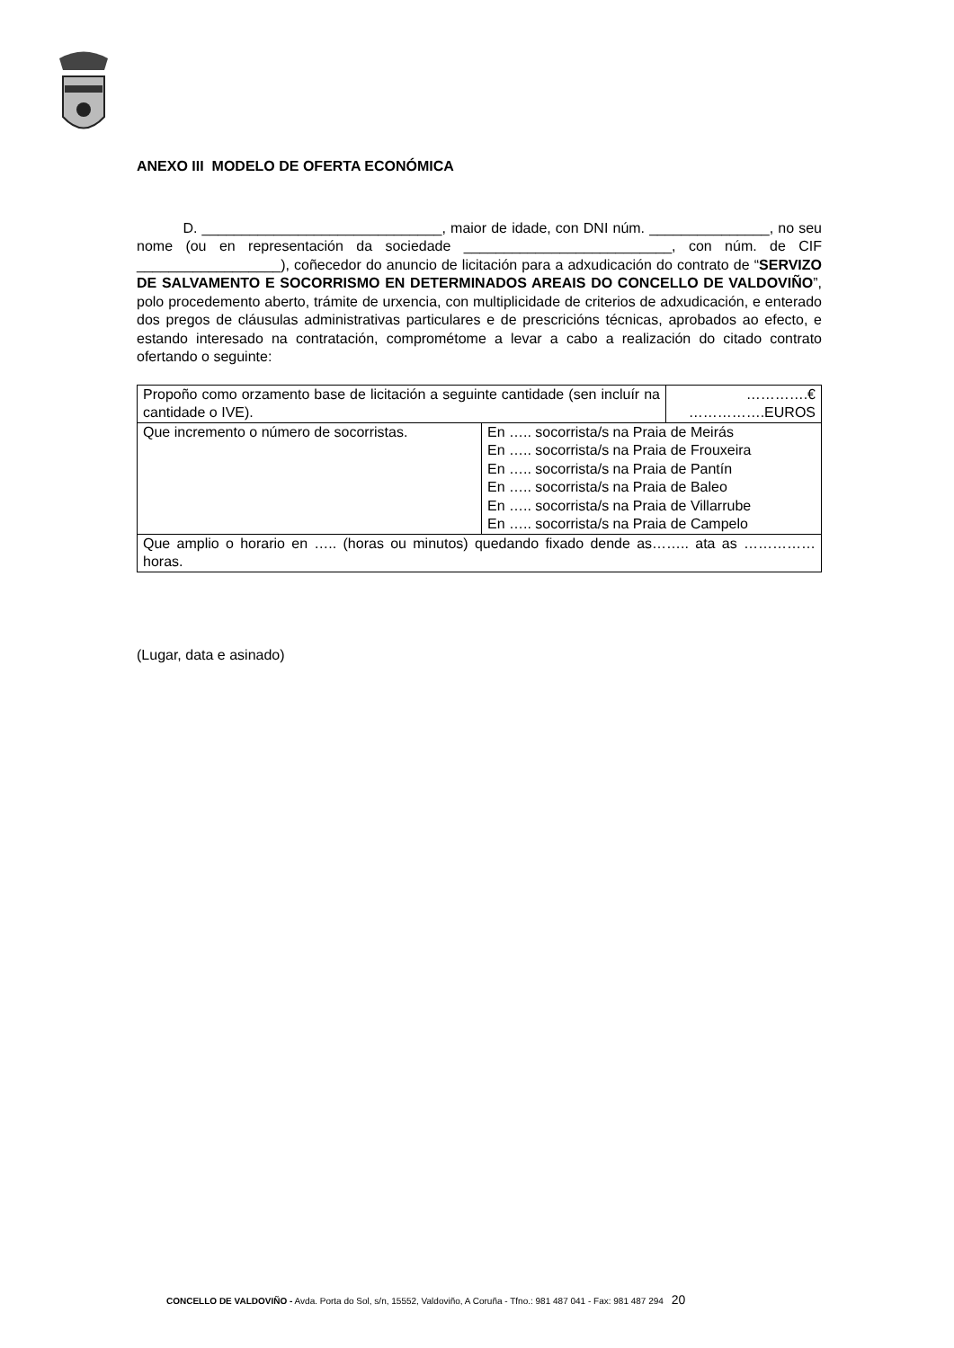ANEXO III MODELO DE OFERTA ECONÓMICA
D. ______________________________, maior de idade, con DNI núm. _______________, no seu nome (ou en representación da sociedade __________________________, con núm. de CIF __________________), coñecedor do anuncio de licitación para a adxudicación do contrato de “SERVIZO DE SALVAMENTO E SOCORRISMO EN DETERMINADOS AREAIS DO CONCELLO DE VALDOVIÑO”, polo procedemento aberto, trámite de urxencia, con multiplicidade de criterios de adxudicación, e enterado dos pregos de cláusulas administrativas particulares e de prescricións técnicas, aprobados ao efecto, e estando interesado na contratación, comprométome a levar a cabo a realización do citado contrato ofertando o seguinte:
| Propoño como orzamento base de licitación a seguinte cantidade (sen incluír na cantidade o IVE). | | ………….€ …………….EUROS |
| Que incremento o número de socorristas. | En ….. socorrista/s na Praia de Meirás En ….. socorrista/s na Praia de Frouxeira En ….. socorrista/s na Praia de Pantín En ….. socorrista/s na Praia de Baleo En ….. socorrista/s na Praia de Villarrube En ….. socorrista/s na Praia de Campelo | |
| Que amplio o horario en ….. (horas ou minutos) quedando fixado dende as…….. ata as …………… horas. | | |
(Lugar, data e asinado)
CONCELLO DE VALDOVIÑO - Avda. Porta do Sol, s/n, 15552, Valdoviño, A Coruña - Tfno.: 981 487 041 - Fax: 981 487 294 20